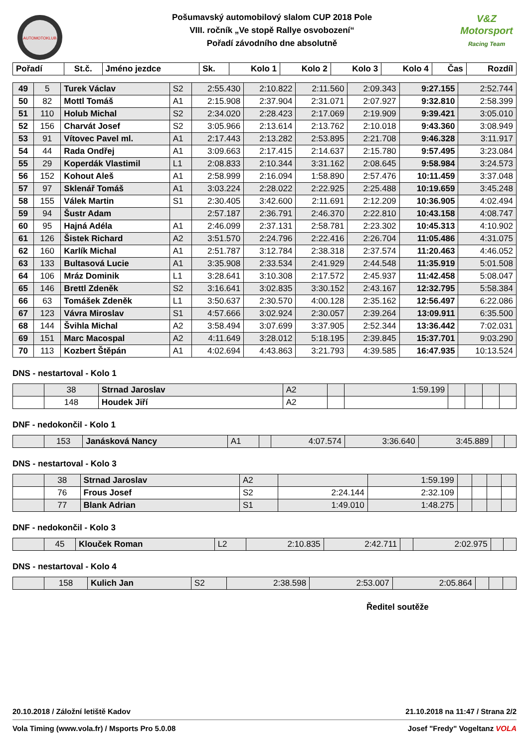AUTOMOTOKLUB
Pošumavský automobilový slalom CUP 2018 Pole
VIII. ročník „Ve stopě Rallye osvobození“
Pořadí závodního dne absolutně
V&Z
Motorsport
Racing Team
| Pořadí | St.č. | Jméno jezdce | Sk. | Kolo 1 | Kolo 2 | Kolo 3 | Kolo 4 | Čas | Rozdíl |
| --- | --- | --- | --- | --- | --- | --- | --- | --- | --- |
| 49 | 5 | Turek Václav | S2 | 2:55.430 | 2:10.822 | 2:11.560 | 2:09.343 | 9:27.155 | 2:52.744 |
| 50 | 82 | Mottl Tomáš | A1 | 2:15.908 | 2:37.904 | 2:31.071 | 2:07.927 | 9:32.810 | 2:58.399 |
| 51 | 110 | Holub Michal | S2 | 2:34.020 | 2:28.423 | 2:17.069 | 2:19.909 | 9:39.421 | 3:05.010 |
| 52 | 156 | Charvát Josef | S2 | 3:05.966 | 2:13.614 | 2:13.762 | 2:10.018 | 9:43.360 | 3:08.949 |
| 53 | 91 | Vítovec Pavel ml. | A1 | 2:17.443 | 2:13.282 | 2:53.895 | 2:21.708 | 9:46.328 | 3:11.917 |
| 54 | 44 | Rada Ondřej | A1 | 3:09.663 | 2:17.415 | 2:14.637 | 2:15.780 | 9:57.495 | 3:23.084 |
| 55 | 29 | Koperdák Vlastimil | L1 | 2:08.833 | 2:10.344 | 3:31.162 | 2:08.645 | 9:58.984 | 3:24.573 |
| 56 | 152 | Kohout Aleš | A1 | 2:58.999 | 2:16.094 | 1:58.890 | 2:57.476 | 10:11.459 | 3:37.048 |
| 57 | 97 | Sklenář Tomáš | A1 | 3:03.224 | 2:28.022 | 2:22.925 | 2:25.488 | 10:19.659 | 3:45.248 |
| 58 | 155 | Válek Martin | S1 | 2:30.405 | 3:42.600 | 2:11.691 | 2:12.209 | 10:36.905 | 4:02.494 |
| 59 | 94 | Šustr Adam | | 2:57.187 | 2:36.791 | 2:46.370 | 2:22.810 | 10:43.158 | 4:08.747 |
| 60 | 95 | Hajná Adéla | A1 | 2:46.099 | 2:37.131 | 2:58.781 | 2:23.302 | 10:45.313 | 4:10.902 |
| 61 | 126 | Šistek Richard | A2 | 3:51.570 | 2:24.796 | 2:22.416 | 2:26.704 | 11:05.486 | 4:31.075 |
| 62 | 160 | Karlík Michal | A1 | 2:51.787 | 3:12.784 | 2:38.318 | 2:37.574 | 11:20.463 | 4:46.052 |
| 63 | 133 | Bultasová Lucie | A1 | 3:35.908 | 2:33.534 | 2:41.929 | 2:44.548 | 11:35.919 | 5:01.508 |
| 64 | 106 | Mráz Dominik | L1 | 3:28.641 | 3:10.308 | 2:17.572 | 2:45.937 | 11:42.458 | 5:08.047 |
| 65 | 146 | Brettl Zdeněk | S2 | 3:16.641 | 3:02.835 | 3:30.152 | 2:43.167 | 12:32.795 | 5:58.384 |
| 66 | 63 | Tomášek Zdeněk | L1 | 3:50.637 | 2:30.570 | 4:00.128 | 2:35.162 | 12:56.497 | 6:22.086 |
| 67 | 123 | Vávra Miroslav | S1 | 4:57.666 | 3:02.924 | 2:30.057 | 2:39.264 | 13:09.911 | 6:35.500 |
| 68 | 144 | Švihla Michal | A2 | 3:58.494 | 3:07.699 | 3:37.905 | 2:52.344 | 13:36.442 | 7:02.031 |
| 69 | 151 | Marc Macospal | A2 | 4:11.649 | 3:28.012 | 5:18.195 | 2:39.845 | 15:37.701 | 9:03.290 |
| 70 | 113 | Kozbert Štěpán | A1 | 4:02.694 | 4:43.863 | 3:21.793 | 4:39.585 | 16:47.935 | 10:13.524 |
DNS - nestartoval - Kolo 1
| | 38 | Strnad Jaroslav | A2 | | 1:59.199 | | | | |
| | 148 | Houdek Jiří | A2 | | | | | | |
DNF - nedokončil - Kolo 1
| | 153 | Janásková Nancy | A1 | | 4:07.574 | 3:36.640 | 3:45.889 | | |
DNS - nestartoval - Kolo 3
| | 38 | Strnad Jaroslav | A2 | | 1:59.199 | | | | |
| | 76 | Frous Josef | S2 | 2:24.144 | 2:32.109 | | | | |
| | 77 | Blank Adrian | S1 | 1:49.010 | 1:48.275 | | | | |
DNF - nedokončil - Kolo 3
| | 45 | Klouček Roman | L2 | 2:10.835 | 2:42.711 | | 2:02.975 | | |
DNS - nestartoval - Kolo 4
| | 158 | Kulich Jan | S2 | 2:38.598 | 2:53.007 | 2:05.864 | | | |
Ředitel soutěže
20.10.2018 / Záložní letiště Kadov 21.10.2018 na 11:47 / Strana 2/2
Vola Timing (www.vola.fr) / Msports Pro 5.0.08 Josef "Fredy" Vogeltanz VOLA